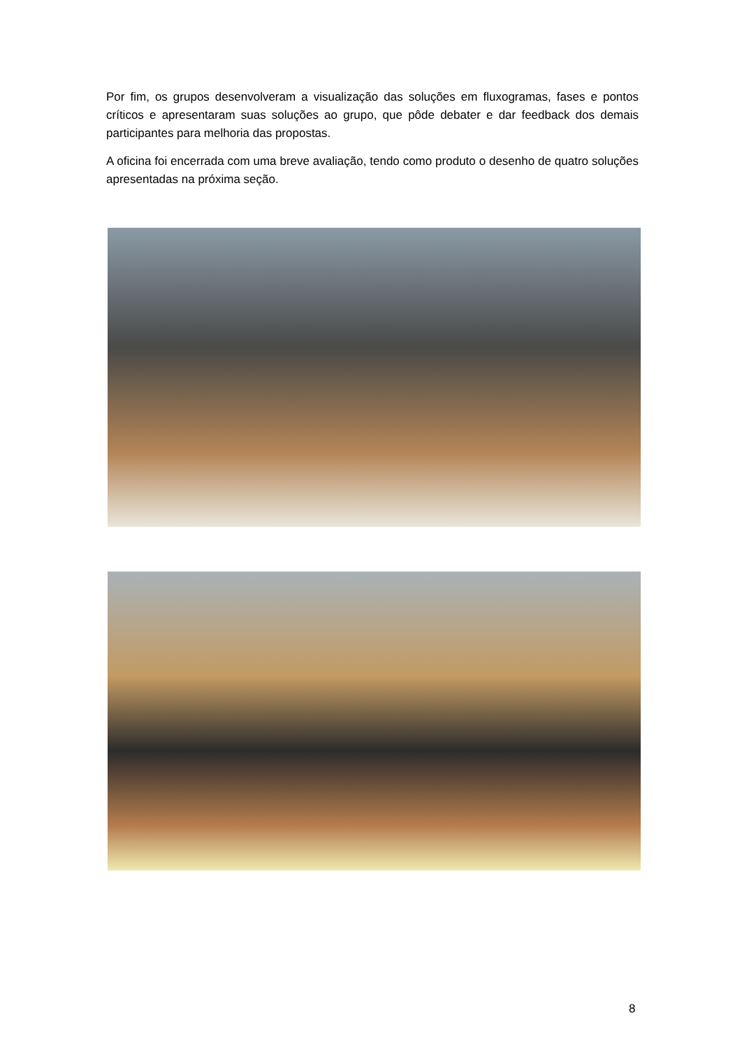Por fim, os grupos desenvolveram a visualização das soluções em fluxogramas, fases e pontos críticos e apresentaram suas soluções ao grupo, que pôde debater e dar feedback dos demais participantes para melhoria das propostas.
A oficina foi encerrada com uma breve avaliação, tendo como produto o desenho de quatro soluções apresentadas na próxima seção.
8